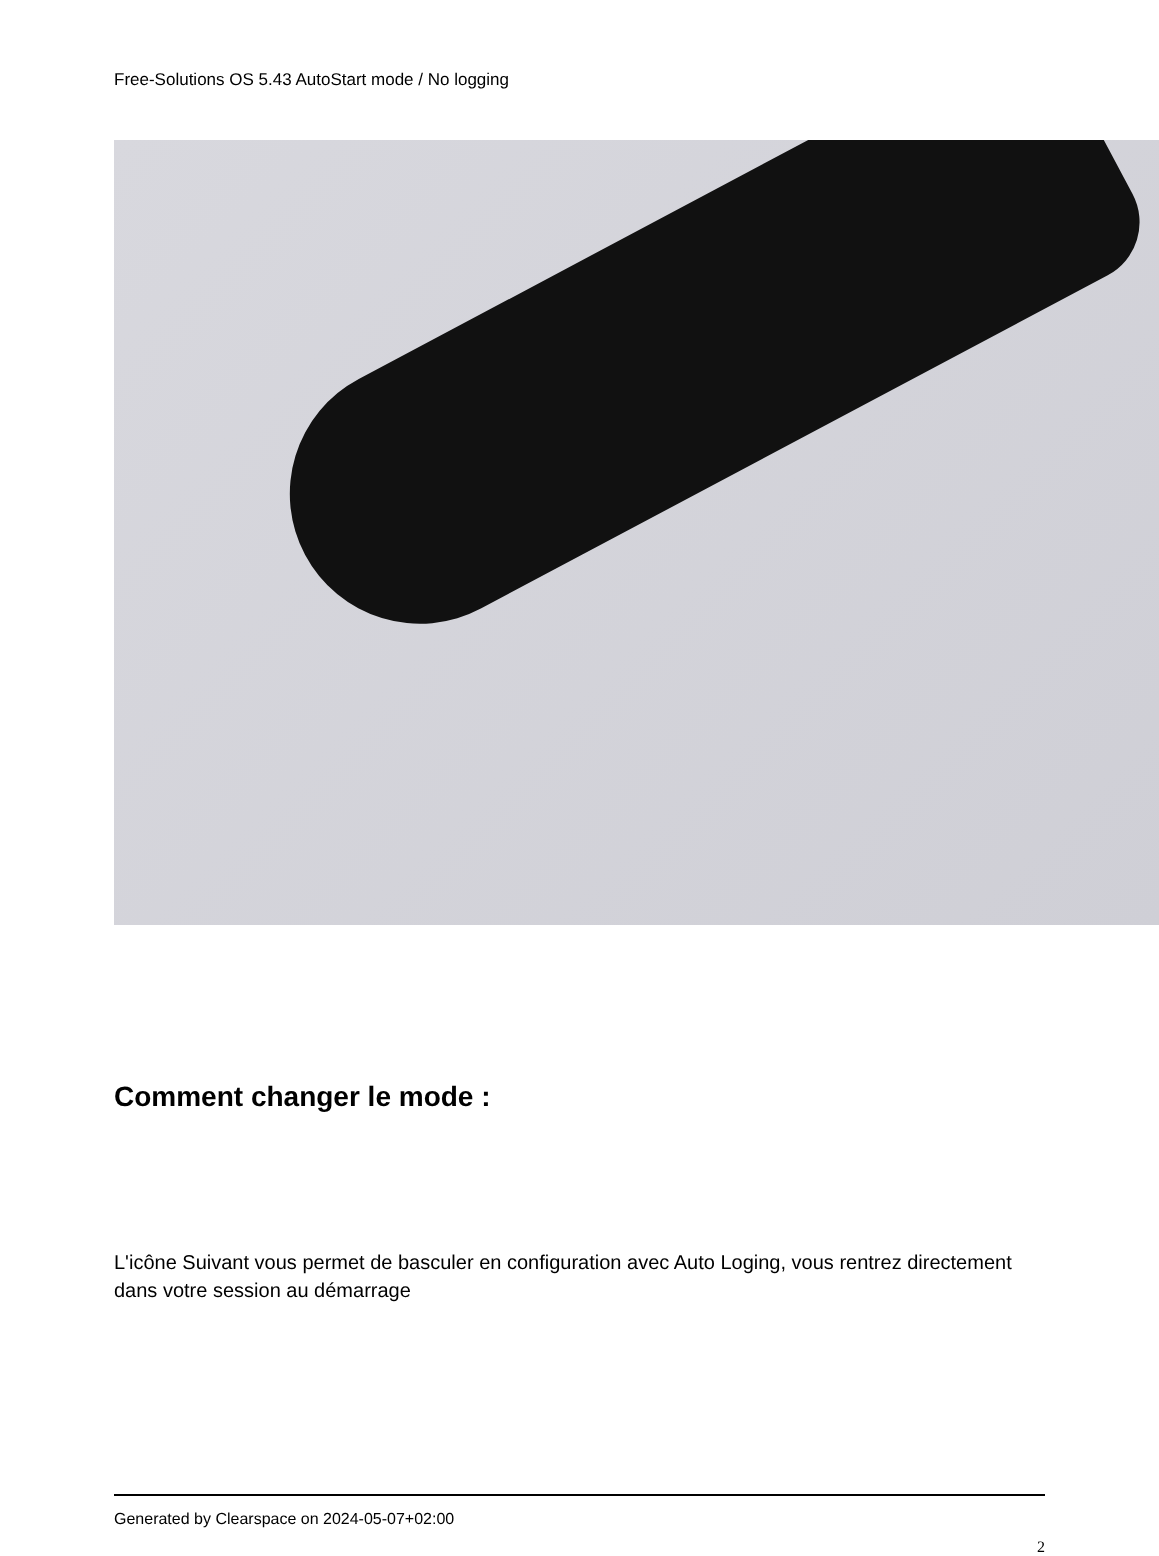Free-Solutions OS 5.43 AutoStart mode / No logging
Comment changer le mode :
L'icône Suivant vous permet de basculer en configuration avec Auto Loging, vous rentrez directement dans votre session au démarrage
Generated by Clearspace on 2024-05-07+02:00
2